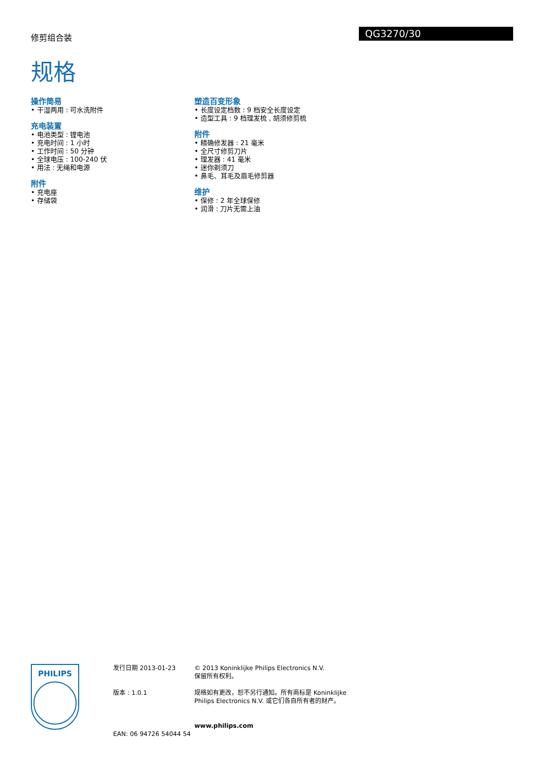修剪组合装 QG3270/30
规格
操作简易
• 干湿两用 : 可水洗附件
充电装置
• 电池类型 : 锂电池
• 充电时间 : 1 小时
• 工作时间 : 50 分钟
• 全球电压 : 100-240 伏
• 用法 : 无绳和电源
附件
• 充电座
• 存储袋
塑造百变形象
• 长度设定档数 : 9 档安全长度设定
• 造型工具 : 9 档理发梳 , 胡须修剪梳
附件
• 精确修发器 : 21 毫米
• 全尺寸修剪刀片
• 理发器 : 41 毫米
• 迷你剃须刀
• 鼻毛、耳毛及眉毛修剪器
维护
• 保修 : 2 年全球保修
• 润滑 : 刀片无需上油
PHILIPS
发行日期 2013-01-23
版本 : 1.0.1
EAN: 06 94726 54044 54
© 2013 Koninklijke Philips Electronics N.V.
保留所有权利。
规格如有更改，恕不另行通知。所有商标是 Koninklijke Philips Electronics N.V. 或它们各自所有者的财产。
www.philips.com